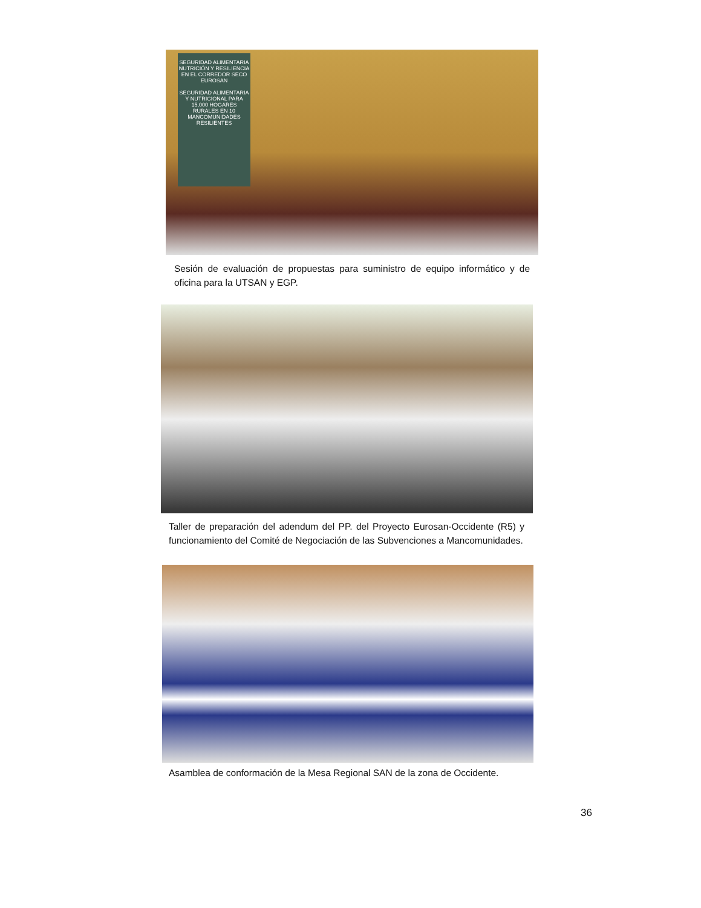SEGURIDAD ALIMENTARIA NUTRICIÓN Y RESILIENCIA EN EL CORREDOR SECO EUROSAN
SEGURIDAD ALIMENTARIA Y NUTRICIONAL PARA 15,000 HOGARES RURALES EN 10 MANCOMUNIDADES RESILIENTES
Sesión de evaluación de propuestas para suministro de equipo informático y de oficina para la UTSAN y EGP.
Taller de preparación del adendum del PP. del Proyecto Eurosan-Occidente (R5) y funcionamiento del Comité de Negociación de las Subvenciones a Mancomunidades.
Asamblea de conformación de la Mesa Regional SAN de la zona de Occidente.
36